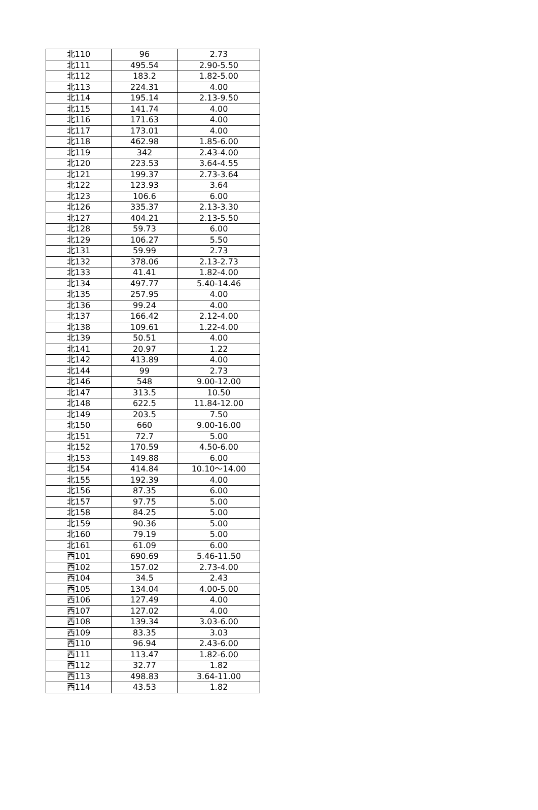| 北110 | 96 | 2.73 |
| 北111 | 495.54 | 2.90-5.50 |
| 北112 | 183.2 | 1.82-5.00 |
| 北113 | 224.31 | 4.00 |
| 北114 | 195.14 | 2.13-9.50 |
| 北115 | 141.74 | 4.00 |
| 北116 | 171.63 | 4.00 |
| 北117 | 173.01 | 4.00 |
| 北118 | 462.98 | 1.85-6.00 |
| 北119 | 342 | 2.43-4.00 |
| 北120 | 223.53 | 3.64-4.55 |
| 北121 | 199.37 | 2.73-3.64 |
| 北122 | 123.93 | 3.64 |
| 北123 | 106.6 | 6.00 |
| 北126 | 335.37 | 2.13-3.30 |
| 北127 | 404.21 | 2.13-5.50 |
| 北128 | 59.73 | 6.00 |
| 北129 | 106.27 | 5.50 |
| 北131 | 59.99 | 2.73 |
| 北132 | 378.06 | 2.13-2.73 |
| 北133 | 41.41 | 1.82-4.00 |
| 北134 | 497.77 | 5.40-14.46 |
| 北135 | 257.95 | 4.00 |
| 北136 | 99.24 | 4.00 |
| 北137 | 166.42 | 2.12-4.00 |
| 北138 | 109.61 | 1.22-4.00 |
| 北139 | 50.51 | 4.00 |
| 北141 | 20.97 | 1.22 |
| 北142 | 413.89 | 4.00 |
| 北144 | 99 | 2.73 |
| 北146 | 548 | 9.00-12.00 |
| 北147 | 313.5 | 10.50 |
| 北148 | 622.5 | 11.84-12.00 |
| 北149 | 203.5 | 7.50 |
| 北150 | 660 | 9.00-16.00 |
| 北151 | 72.7 | 5.00 |
| 北152 | 170.59 | 4.50-6.00 |
| 北153 | 149.88 | 6.00 |
| 北154 | 414.84 | 10.10～14.00 |
| 北155 | 192.39 | 4.00 |
| 北156 | 87.35 | 6.00 |
| 北157 | 97.75 | 5.00 |
| 北158 | 84.25 | 5.00 |
| 北159 | 90.36 | 5.00 |
| 北160 | 79.19 | 5.00 |
| 北161 | 61.09 | 6.00 |
| 西101 | 690.69 | 5.46-11.50 |
| 西102 | 157.02 | 2.73-4.00 |
| 西104 | 34.5 | 2.43 |
| 西105 | 134.04 | 4.00-5.00 |
| 西106 | 127.49 | 4.00 |
| 西107 | 127.02 | 4.00 |
| 西108 | 139.34 | 3.03-6.00 |
| 西109 | 83.35 | 3.03 |
| 西110 | 96.94 | 2.43-6.00 |
| 西111 | 113.47 | 1.82-6.00 |
| 西112 | 32.77 | 1.82 |
| 西113 | 498.83 | 3.64-11.00 |
| 西114 | 43.53 | 1.82 |